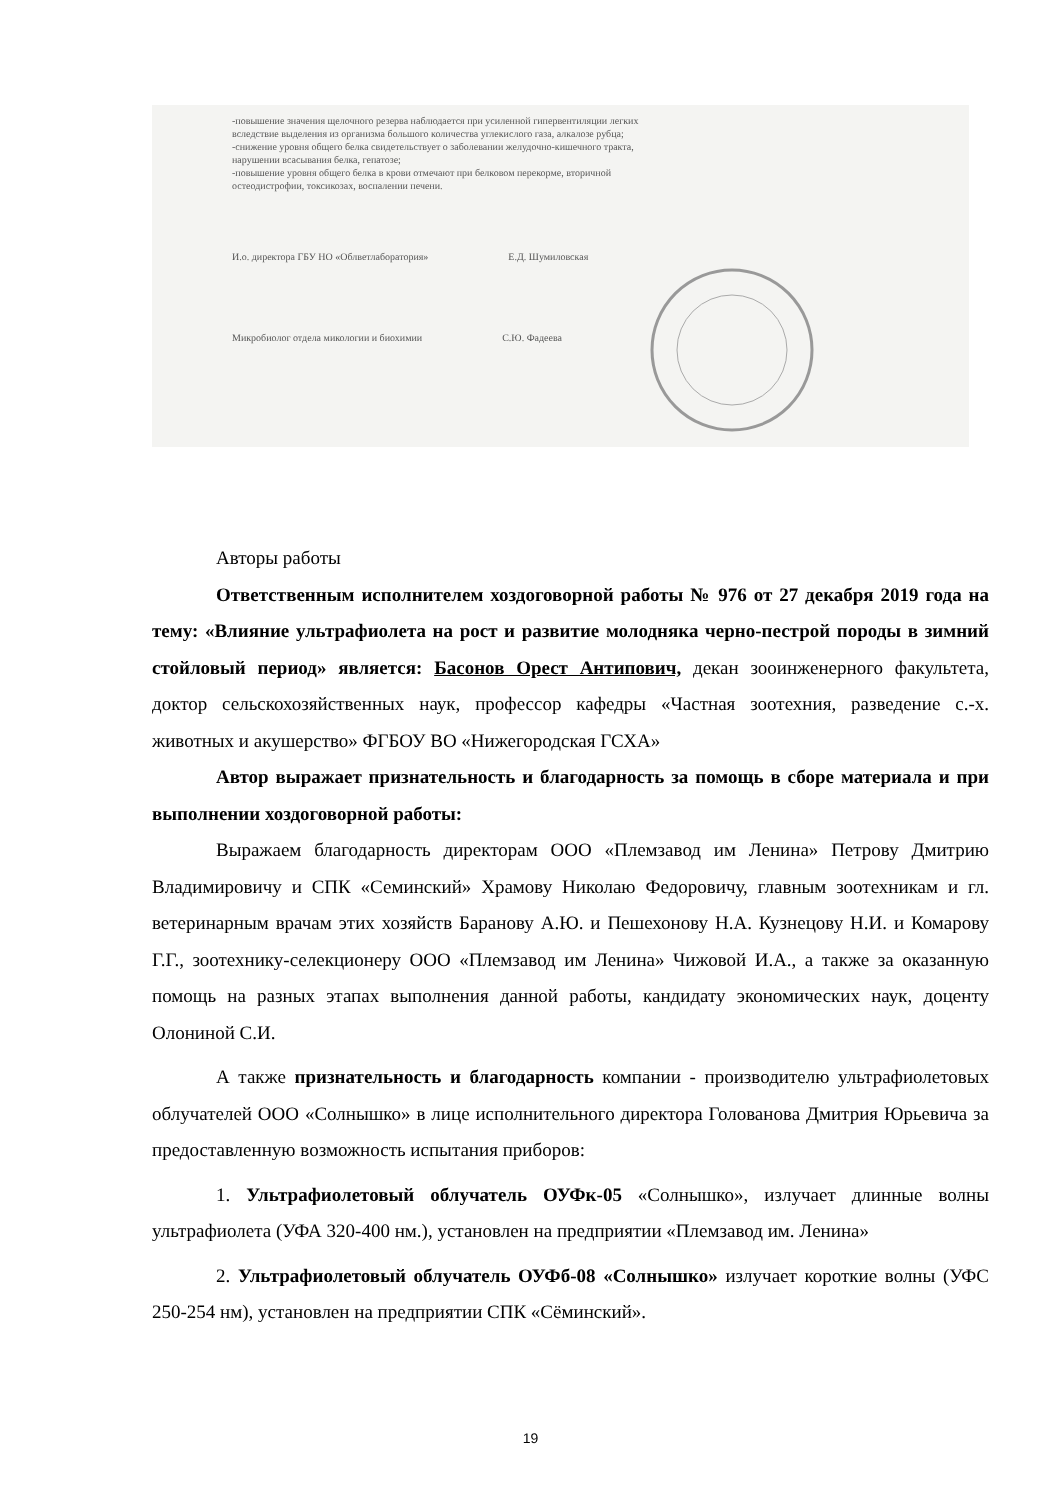-повышение значения щелочного резерва наблюдается при усиленной гипервентиляции легких
вследствие выделения из организма большого количества углекислого газа, алкалозе рубца;
-снижение уровня общего белка свидетельствует о заболевании желудочно-кишечного тракта,
нарушении всасывания белка, гепатозе;
-повышение уровня общего белка в крови отмечают при белковом перекорме, вторичной
остеодистрофии, токсикозах, воспалении печени.
И.о. директора ГБУ НО «Облветлаборатория» Е.Д. Шумиловская
Микробиолог отдела микологии и биохимии С.Ю. Фадеева
Авторы работы
Ответственным исполнителем хоздоговорной работы № 976 от 27 декабря 2019 года на тему: «Влияние ультрафиолета на рост и развитие молодняка черно-пестрой породы в зимний стойловый период» является: Басонов Орест Антипович, декан зооинженерного факультета, доктор сельскохозяйственных наук, профессор кафедры «Частная зоотехния, разведение с.-х. животных и акушерство» ФГБОУ ВО «Нижегородская ГСХА»
Автор выражает признательность и благодарность за помощь в сборе материала и при выполнении хоздоговорной работы:
Выражаем благодарность директорам ООО «Племзавод им Ленина» Петрову Дмитрию Владимировичу и СПК «Семинский» Храмову Николаю Федоровичу, главным зоотехникам и гл. ветеринарным врачам этих хозяйств Баранову А.Ю. и Пешехонову Н.А. Кузнецову Н.И. и Комарову Г.Г., зоотехнику-селекционеру ООО «Племзавод им Ленина» Чижовой И.А., а также за оказанную помощь на разных этапах выполнения данной работы, кандидату экономических наук, доценту Олониной С.И.
А также признательность и благодарность компании - производителю ультрафиолетовых облучателей ООО «Солнышко» в лице исполнительного директора Голованова Дмитрия Юрьевича за предоставленную возможность испытания приборов:
1. Ультрафиолетовый облучатель ОУФк-05 «Солнышко», излучает длинные волны ультрафиолета (УФА 320-400 нм.), установлен на предприятии «Племзавод им. Ленина»
2. Ультрафиолетовый облучатель ОУФб-08 «Солнышко» излучает короткие волны (УФС 250-254 нм), установлен на предприятии СПК «Сёминский».
19